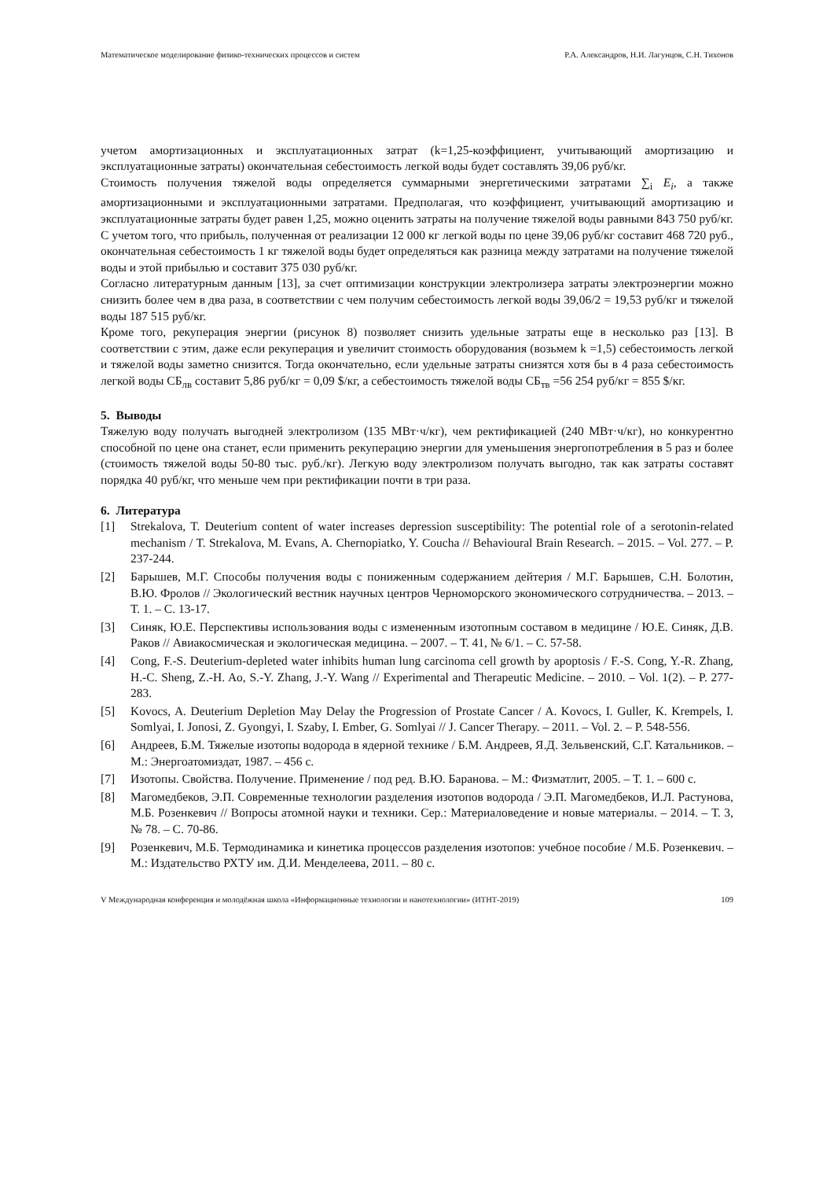Математическое моделирование физико-технических процессов и систем Р.А. Александров, Н.И. Лагунцов, С.Н. Тихонов
учетом амортизационных и эксплуатационных затрат (k=1,25-коэффициент, учитывающий амортизацию и эксплуатационные затраты) окончательная себестоимость легкой воды будет составлять 39,06 руб/кг.
Стоимость получения тяжелой воды определяется суммарными энергетическими затратами ∑<sub>i</sub> E<sub>i</sub>, а также амортизационными и эксплуатационными затратами. Предполагая, что коэффициент, учитывающий амортизацию и эксплуатационные затраты будет равен 1,25, можно оценить затраты на получение тяжелой воды равными 843 750 руб/кг.
С учетом того, что прибыль, полученная от реализации 12 000 кг легкой воды по цене 39,06 руб/кг составит 468 720 руб., окончательная себестоимость 1 кг тяжелой воды будет определяться как разница между затратами на получение тяжелой воды и этой прибылью и составит 375 030 руб/кг.
Согласно литературным данным [13], за счет оптимизации конструкции электролизера затраты электроэнергии можно снизить более чем в два раза, в соответствии с чем получим себестоимость легкой воды 39,06/2 = 19,53 руб/кг и тяжелой воды 187 515 руб/кг.
Кроме того, рекуперация энергии (рисунок 8) позволяет снизить удельные затраты еще в несколько раз [13]. В соответствии с этим, даже если рекуперация и увеличит стоимость оборудования (возьмем k =1,5) себестоимость легкой и тяжелой воды заметно снизится. Тогда окончательно, если удельные затраты снизятся хотя бы в 4 раза себестоимость легкой воды СБ<sub>лв</sub> составит 5,86 руб/кг = 0,09 $/кг, а себестоимость тяжелой воды СБ<sub>тв</sub> =56 254 руб/кг = 855 $/кг.
5. Выводы
Тяжелую воду получать выгодней электролизом (135 МВт·ч/кг), чем ректификацией (240 МВт·ч/кг), но конкурентно способной по цене она станет, если применить рекуперацию энергии для уменьшения энергопотребления в 5 раз и более (стоимость тяжелой воды 50-80 тыс. руб./кг). Легкую воду электролизом получать выгодно, так как затраты составят порядка 40 руб/кг, что меньше чем при ректификации почти в три раза.
6. Литература
[1] Strekalova, T. Deuterium content of water increases depression susceptibility: The potential role of a serotonin-related mechanism / T. Strekalova, M. Evans, A. Chernopiatko, Y. Couchа // Behavioural Brain Research. – 2015. – Vol. 277. – P. 237-244.
[2] Барышев, М.Г. Способы получения воды с пониженным содержанием дейтерия / М.Г. Барышев, С.Н. Болотин, В.Ю. Фролов // Экологический вестник научных центров Черноморского экономического сотрудничества. – 2013. – Т. 1. – С. 13-17.
[3] Синяк, Ю.Е. Перспективы использования воды с измененным изотопным составом в медицине / Ю.Е. Синяк, Д.В. Раков // Авиакосмическая и экологическая медицина. – 2007. – Т. 41, № 6/1. – С. 57-58.
[4] Cong, F.-S. Deuterium-depleted water inhibits human lung carcinoma cell growth by apoptosis / F.-S. Cong, Y.-R. Zhang, H.-C. Sheng, Z.-H. Ao, S.-Y. Zhang, J.-Y. Wang // Experimental and Therapeutic Medicine. – 2010. – Vol. 1(2). – P. 277-283.
[5] Kovocs, A. Deuterium Depletion May Delay the Progression of Prostate Cancer / A. Kovocs, I. Guller, K. Krempels, I. Somlyai, I. Jonosi, Z. Gyongyi, I. Szaby, I. Ember, G. Somlyai // J. Cancer Therapy. – 2011. – Vol. 2. – P. 548-556.
[6] Андреев, Б.М. Тяжелые изотопы водорода в ядерной технике / Б.М. Андреев, Я.Д. Зельвенский, С.Г. Катальников. – М.: Энергоатомиздат, 1987. – 456 с.
[7] Изотопы. Свойства. Получение. Применение / под ред. В.Ю. Баранова. – М.: Физматлит, 2005. – Т. 1. – 600 с.
[8] Магомедбеков, Э.П. Современные технологии разделения изотопов водорода / Э.П. Магомедбеков, И.Л. Растунова, М.Б. Розенкевич // Вопросы атомной науки и техники. Сер.: Материаловедение и новые материалы. – 2014. – Т. 3, № 78. – С. 70-86.
[9] Розенкевич, М.Б. Термодинамика и кинетика процессов разделения изотопов: учебное пособие / М.Б. Розенкевич. – М.: Издательство РХТУ им. Д.И. Менделеева, 2011. – 80 с.
V Международная конференция и молодёжная школа «Информационные технологии и нанотехнологии» (ИТНТ-2019) 109